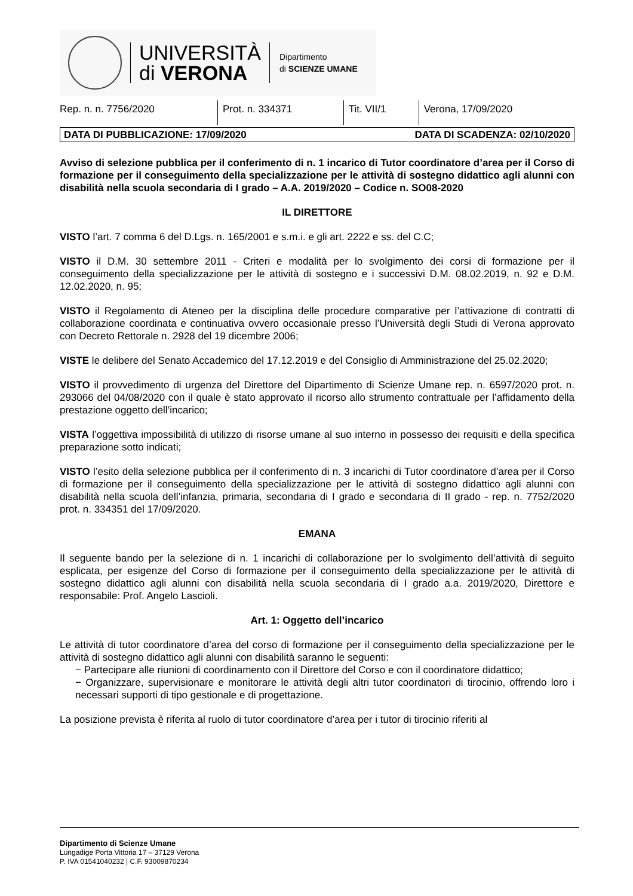UNIVERSITÀ
di VERONA
Dipartimento
di SCIENZE UMANE
| Rep. n. n. 7756/2020 | Prot. n. 334371 | Tit. VII/1 | Verona, 17/09/2020 |
DATA DI PUBBLICAZIONE: 17/09/2020 DATA DI SCADENZA: 02/10/2020
Avviso di selezione pubblica per il conferimento di n. 1 incarico di Tutor coordinatore d’area per il Corso di formazione per il conseguimento della specializzazione per le attività di sostegno didattico agli alunni con disabilità nella scuola secondaria di I grado – A.A. 2019/2020 – Codice n. SO08-2020
IL DIRETTORE
VISTO l’art. 7 comma 6 del D.Lgs. n. 165/2001 e s.m.i. e gli art. 2222 e ss. del C.C;
VISTO il D.M. 30 settembre 2011 - Criteri e modalità per lo svolgimento dei corsi di formazione per il conseguimento della specializzazione per le attività di sostegno e i successivi D.M. 08.02.2019, n. 92 e D.M. 12.02.2020, n. 95;
VISTO il Regolamento di Ateneo per la disciplina delle procedure comparative per l’attivazione di contratti di collaborazione coordinata e continuativa ovvero occasionale presso l’Università degli Studi di Verona approvato con Decreto Rettorale n. 2928 del 19 dicembre 2006;
VISTE le delibere del Senato Accademico del 17.12.2019 e del Consiglio di Amministrazione del 25.02.2020;
VISTO il provvedimento di urgenza del Direttore del Dipartimento di Scienze Umane rep. n. 6597/2020 prot. n. 293066 del 04/08/2020 con il quale è stato approvato il ricorso allo strumento contrattuale per l’affidamento della prestazione oggetto dell’incarico;
VISTA l’oggettiva impossibilità di utilizzo di risorse umane al suo interno in possesso dei requisiti e della specifica preparazione sotto indicati;
VISTO l’esito della selezione pubblica per il conferimento di n. 3 incarichi di Tutor coordinatore d’area per il Corso di formazione per il conseguimento della specializzazione per le attività di sostegno didattico agli alunni con disabilità nella scuola dell’infanzia, primaria, secondaria di I grado e secondaria di II grado - rep. n. 7752/2020 prot. n. 334351 del 17/09/2020.
EMANA
Il seguente bando per la selezione di n. 1 incarichi di collaborazione per lo svolgimento dell’attività di seguito esplicata, per esigenze del Corso di formazione per il conseguimento della specializzazione per le attività di sostegno didattico agli alunni con disabilità nella scuola secondaria di I grado a.a. 2019/2020, Direttore e responsabile: Prof. Angelo Lascioli.
Art. 1: Oggetto dell’incarico
Le attività di tutor coordinatore d’area del corso di formazione per il conseguimento della specializzazione per le attività di sostegno didattico agli alunni con disabilità saranno le seguenti:
− Partecipare alle riunioni di coordinamento con il Direttore del Corso e con il coordinatore didattico;
− Organizzare, supervisionare e monitorare le attività degli altri tutor coordinatori di tirocinio, offrendo loro i necessari supporti di tipo gestionale e di progettazione.
La posizione prevista è riferita al ruolo di tutor coordinatore d’area per i tutor di tirocinio riferiti al
Dipartimento di Scienze Umane
Lungadige Porta Vittoria 17 – 37129 Verona
P. IVA 01541040232 | C.F. 93009870234